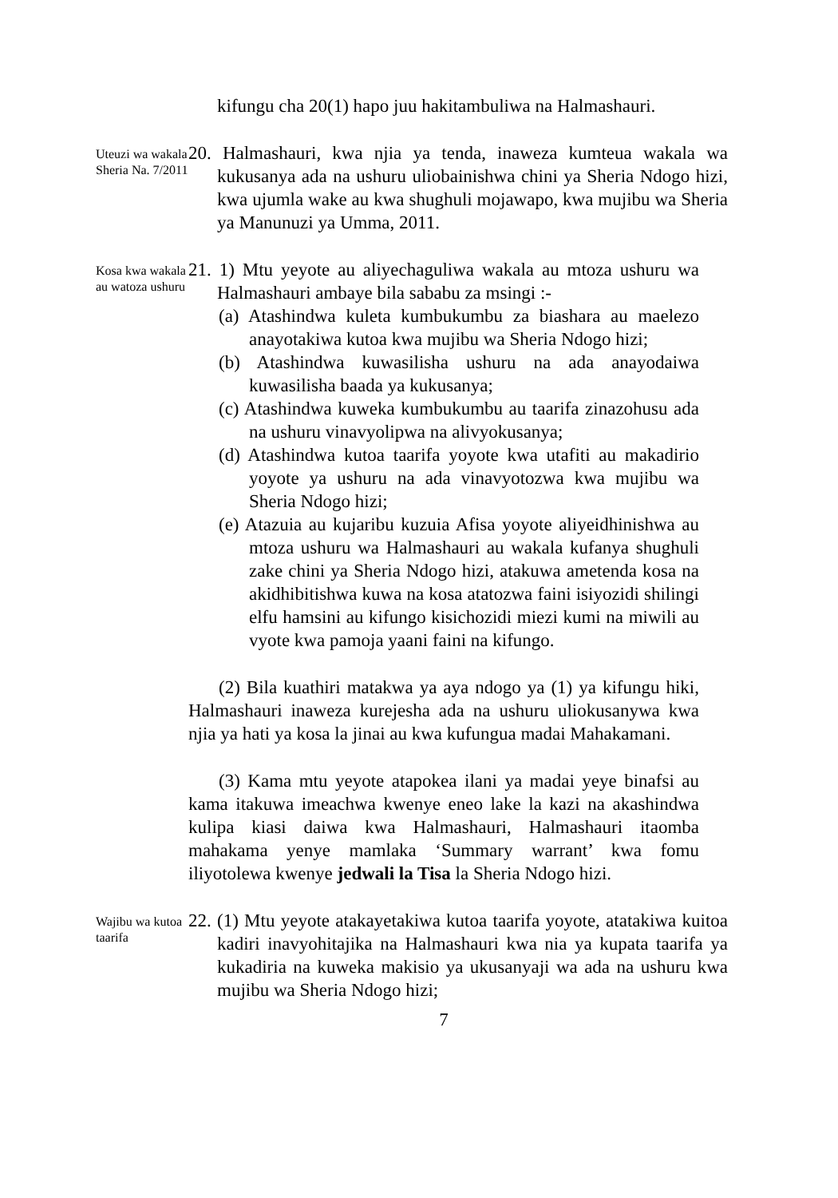kifungu cha 20(1) hapo juu hakitambuliwa na Halmashauri.
Uteuzi wa wakala Sheria Na. 7/2011
20. Halmashauri, kwa njia ya tenda, inaweza kumteua wakala wa kukusanya ada na ushuru uliobainishwa chini ya Sheria Ndogo hizi, kwa ujumla wake au kwa shughuli mojawapo, kwa mujibu wa Sheria ya Manunuzi ya Umma, 2011.
Kosa kwa wakala au watoza ushuru
21. 1) Mtu yeyote au aliyechaguliwa wakala au mtoza ushuru wa Halmashauri ambaye bila sababu za msingi :-
(a) Atashindwa kuleta kumbukumbu za biashara au maelezo anayotakiwa kutoa kwa mujibu wa Sheria Ndogo hizi;
(b) Atashindwa kuwasilisha ushuru na ada anayodaiwa kuwasilisha baada ya kukusanya;
(c) Atashindwa kuweka kumbukumbu au taarifa zinazohusu ada na ushuru vinavyolipwa na alivyokusanya;
(d) Atashindwa kutoa taarifa yoyote kwa utafiti au makadirio yoyote ya ushuru na ada vinavyotozwa kwa mujibu wa Sheria Ndogo hizi;
(e) Atazuia au kujaribu kuzuia Afisa yoyote aliyeidhinishwa au mtoza ushuru wa Halmashauri au wakala kufanya shughuli zake chini ya Sheria Ndogo hizi, atakuwa ametenda kosa na akidhibitishwa kuwa na kosa atatozwa faini isiyozidi shilingi elfu hamsini au kifungo kisichozidi miezi kumi na miwili au vyote kwa pamoja yaani faini na kifungo.
(2) Bila kuathiri matakwa ya aya ndogo ya (1) ya kifungu hiki, Halmashauri inaweza kurejesha ada na ushuru uliokusanywa kwa njia ya hati ya kosa la jinai au kwa kufungua madai Mahakamani.
(3) Kama mtu yeyote atapokea ilani ya madai yeye binafsi au kama itakuwa imeachwa kwenye eneo lake la kazi na akashindwa kulipa kiasi daiwa kwa Halmashauri, Halmashauri itaomba mahakama yenye mamlaka ‘Summary warrant’ kwa fomu iliyotolewa kwenye jedwali la Tisa la Sheria Ndogo hizi.
Wajibu wa kutoa taarifa
22. (1) Mtu yeyote atakayetakiwa kutoa taarifa yoyote, atatakiwa kuitoa kadiri inavyohitajika na Halmashauri kwa nia ya kupata taarifa ya kukadiria na kuweka makisio ya ukusanyaji wa ada na ushuru kwa mujibu wa Sheria Ndogo hizi;
7